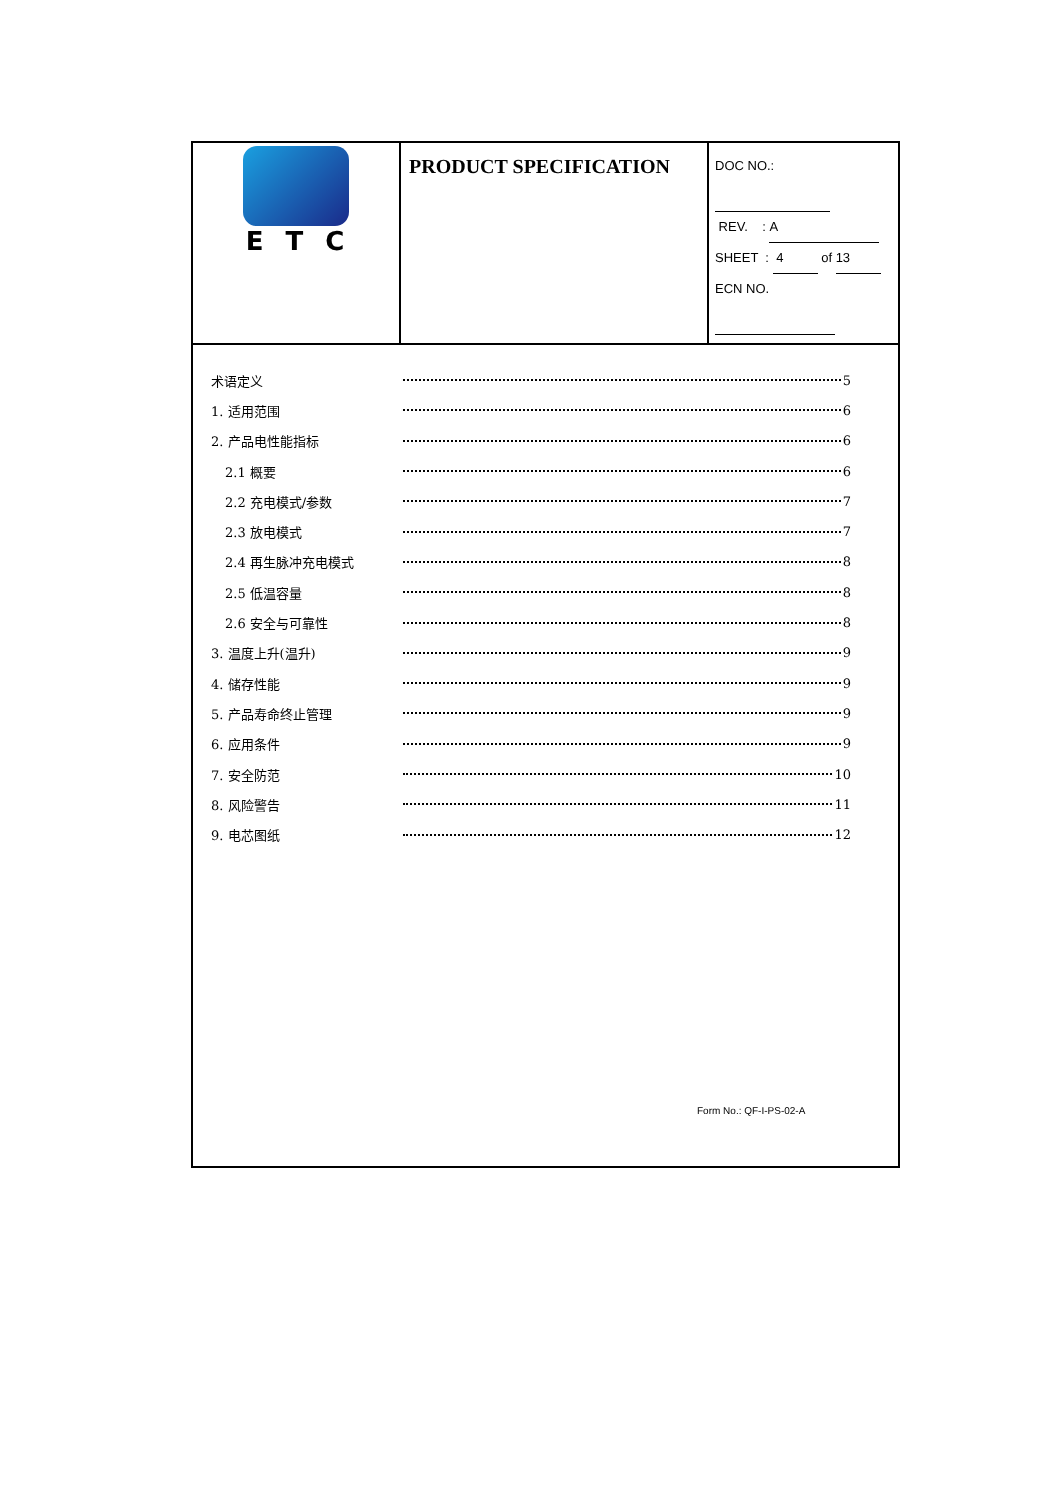| ETC | PRODUCT SPECIFICATION | DOC NO.: REV. : A SHEET : 4 of 13 ECN NO. |
术语定义 5
1. 适用范围 6
2. 产品电性能指标 6
2.1 概要 6
2.2 充电模式/参数 7
2.3 放电模式 7
2.4 再生脉冲充电模式 8
2.5 低温容量 8
2.6 安全与可靠性 8
3. 温度上升(温升) 9
4. 储存性能 9
5. 产品寿命终止管理 9
6. 应用条件 9
7. 安全防范 10
8. 风险警告 11
9. 电芯图纸 12
Form No.: QF-I-PS-02-A